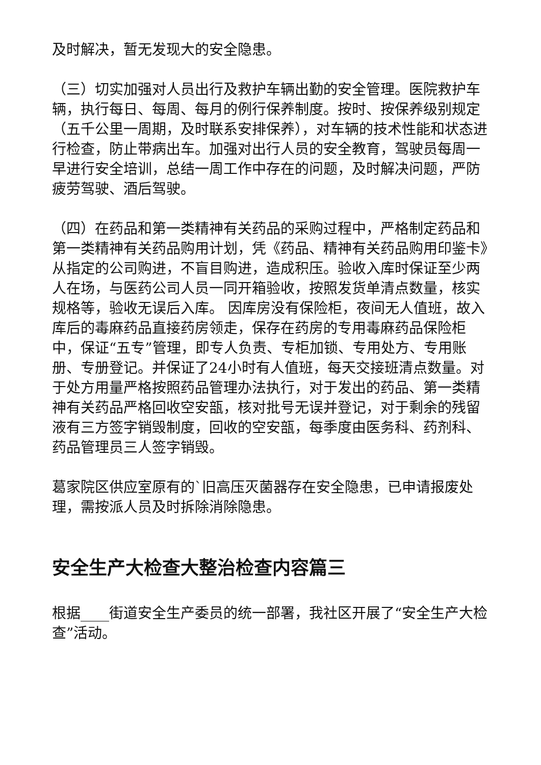及时解决，暂无发现大的安全隐患。
（三）切实加强对人员出行及救护车辆出勤的安全管理。医院救护车辆，执行每日、每周、每月的例行保养制度。按时、按保养级别规定（五千公里一周期，及时联系安排保养），对车辆的技术性能和状态进行检查，防止带病出车。加强对出行人员的安全教育，驾驶员每周一早进行安全培训，总结一周工作中存在的问题，及时解决问题，严防疲劳驾驶、酒后驾驶。
（四）在药品和第一类精神有关药品的采购过程中，严格制定药品和第一类精神有关药品购用计划，凭《药品、精神有关药品购用印鉴卡》从指定的公司购进，不盲目购进，造成积压。验收入库时保证至少两人在场，与医药公司人员一同开箱验收，按照发货单清点数量，核实规格等，验收无误后入库。 因库房没有保险柜，夜间无人值班，故入库后的毒麻药品直接药房领走，保存在药房的专用毒麻药品保险柜中，保证“五专”管理，即专人负责、专柜加锁、专用处方、专用账册、专册登记。并保证了24小时有人值班，每天交接班清点数量。对于处方用量严格按照药品管理办法执行，对于发出的药品、第一类精神有关药品严格回收空安瓿，核对批号无误并登记，对于剩余的残留液有三方签字销毁制度，回收的空安瓿，每季度由医务科、药剂科、药品管理员三人签字销毁。
葛家院区供应室原有的`旧高压灭菌器存在安全隐患，已申请报废处理，需按派人员及时拆除消除隐患。
安全生产大检查大整治检查内容篇三
根据____街道安全生产委员的统一部署，我社区开展了“安全生产大检查”活动。